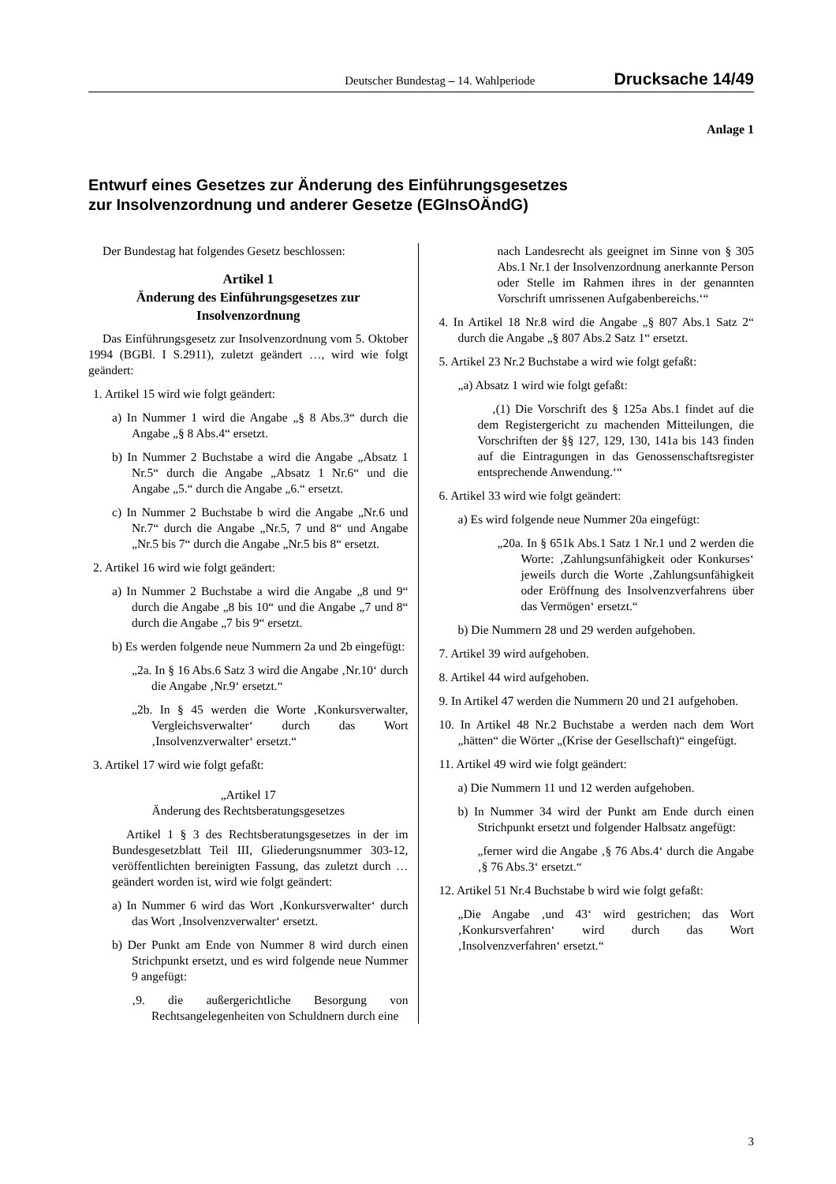Deutscher Bundestag – 14. Wahlperiode Drucksache 14/49
Anlage 1
Entwurf eines Gesetzes zur Änderung des Einführungsgesetzes
zur Insolvenzordnung und anderer Gesetze (EGInsOÄndG)
Der Bundestag hat folgendes Gesetz beschlossen:
Artikel 1
Änderung des Einführungsgesetzes zur Insolvenzordnung
Das Einführungsgesetz zur Insolvenzordnung vom 5. Oktober 1994 (BGBl. I S.2911), zuletzt geändert …, wird wie folgt geändert:
1. Artikel 15 wird wie folgt geändert:
a) In Nummer 1 wird die Angabe „§ 8 Abs.3“ durch die Angabe „§ 8 Abs.4“ ersetzt.
b) In Nummer 2 Buchstabe a wird die Angabe „Absatz 1 Nr.5“ durch die Angabe „Absatz 1 Nr.6“ und die Angabe „5.“ durch die Angabe „6.“ ersetzt.
c) In Nummer 2 Buchstabe b wird die Angabe „Nr.6 und Nr.7“ durch die Angabe „Nr.5, 7 und 8“ und Angabe „Nr.5 bis 7“ durch die Angabe „Nr.5 bis 8“ ersetzt.
2. Artikel 16 wird wie folgt geändert:
a) In Nummer 2 Buchstabe a wird die Angabe „8 und 9“ durch die Angabe „8 bis 10“ und die Angabe „7 und 8“ durch die Angabe „7 bis 9“ ersetzt.
b) Es werden folgende neue Nummern 2a und 2b eingefügt:
„2a. In § 16 Abs.6 Satz 3 wird die Angabe ‚Nr.10‘ durch die Angabe ‚Nr.9‘ ersetzt.“
„2b. In § 45 werden die Worte ‚Konkursverwalter, Vergleichsverwalter‘ durch das Wort ‚Insolvenzverwalter‘ ersetzt.“
3. Artikel 17 wird wie folgt gefaßt:
„Artikel 17
Änderung des Rechtsberatungsgesetzes
Artikel 1 § 3 des Rechtsberatungsgesetzes in der im Bundesgesetzblatt Teil III, Gliederungsnummer 303-12, veröffentlichten bereinigten Fassung, das zuletzt durch … geändert worden ist, wird wie folgt geändert:
a) In Nummer 6 wird das Wort ‚Konkursverwalter‘ durch das Wort ‚Insolvenzverwalter‘ ersetzt.
b) Der Punkt am Ende von Nummer 8 wird durch einen Strichpunkt ersetzt, und es wird folgende neue Nummer 9 angefügt:
‚9. die außergerichtliche Besorgung von Rechtsangelegenheiten von Schuldnern durch eine
nach Landesrecht als geeignet im Sinne von § 305 Abs.1 Nr.1 der Insolvenzordnung anerkannte Person oder Stelle im Rahmen ihres in der genannten Vorschrift umrissenen Aufgabenbereichs.‘“
4. In Artikel 18 Nr.8 wird die Angabe „§ 807 Abs.1 Satz 2“ durch die Angabe „§ 807 Abs.2 Satz 1“ ersetzt.
5. Artikel 23 Nr.2 Buchstabe a wird wie folgt gefaßt:
„a) Absatz 1 wird wie folgt gefaßt:
‚(1) Die Vorschrift des § 125a Abs.1 findet auf die dem Registergericht zu machenden Mitteilungen, die Vorschriften der §§ 127, 129, 130, 141a bis 143 finden auf die Eintragungen in das Genossenschaftsregister entsprechende Anwendung.‘“
6. Artikel 33 wird wie folgt geändert:
a) Es wird folgende neue Nummer 20a eingefügt:
„20a. In § 651k Abs.1 Satz 1 Nr.1 und 2 werden die Worte: ‚Zahlungsunfähigkeit oder Konkurses‘ jeweils durch die Worte ‚Zahlungsunfähigkeit oder Eröffnung des Insolvenzverfahrens über das Vermögen‘ ersetzt.“
b) Die Nummern 28 und 29 werden aufgehoben.
7. Artikel 39 wird aufgehoben.
8. Artikel 44 wird aufgehoben.
9. In Artikel 47 werden die Nummern 20 und 21 aufgehoben.
10. In Artikel 48 Nr.2 Buchstabe a werden nach dem Wort „hätten“ die Wörter „(Krise der Gesellschaft)“ eingefügt.
11. Artikel 49 wird wie folgt geändert:
a) Die Nummern 11 und 12 werden aufgehoben.
b) In Nummer 34 wird der Punkt am Ende durch einen Strichpunkt ersetzt und folgender Halbsatz angefügt:
„ferner wird die Angabe ‚§ 76 Abs.4‘ durch die Angabe ‚§ 76 Abs.3‘ ersetzt.“
12. Artikel 51 Nr.4 Buchstabe b wird wie folgt gefaßt:
„Die Angabe ‚und 43‘ wird gestrichen; das Wort ‚Konkursverfahren‘ wird durch das Wort ‚Insolvenzverfahren‘ ersetzt.“
3